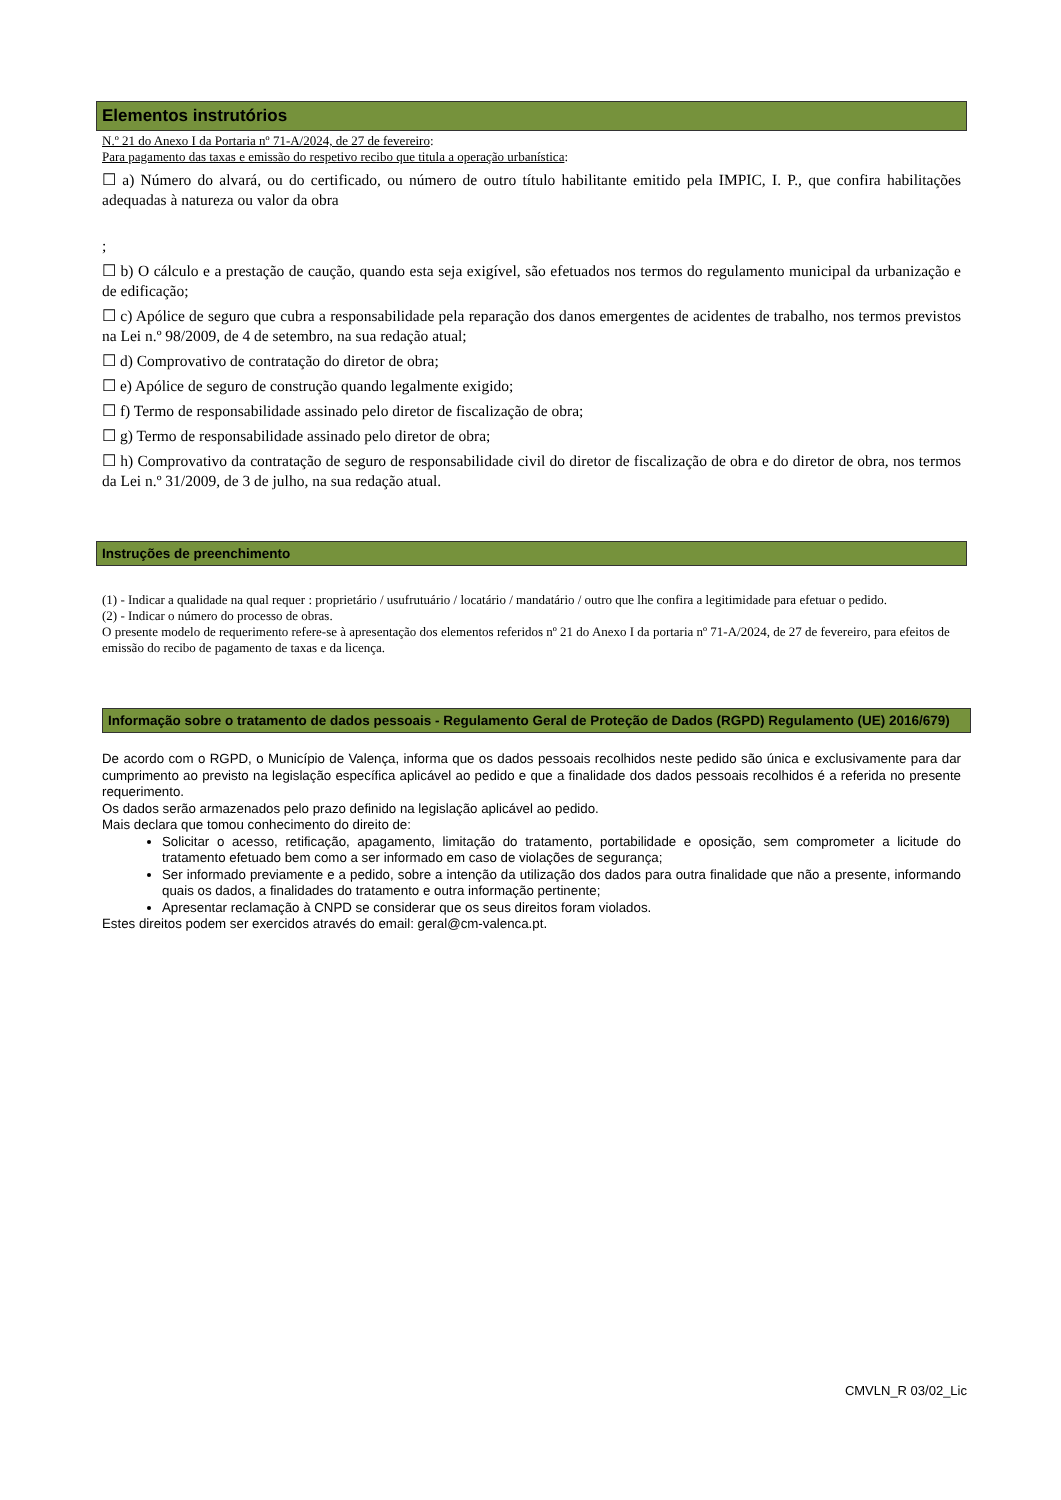Elementos instrutórios
N.º 21 do Anexo I da Portaria nº 71-A/2024, de 27 de fevereiro:
Para pagamento das taxas e emissão do respetivo recibo que titula a operação urbanística:
☐ a) Número do alvará, ou do certificado, ou número de outro título habilitante emitido pela IMPIC, I. P., que confira habilitações adequadas à natureza ou valor da obra
;
☐ b) O cálculo e a prestação de caução, quando esta seja exigível, são efetuados nos termos do regulamento municipal da urbanização e de edificação;
☐ c) Apólice de seguro que cubra a responsabilidade pela reparação dos danos emergentes de acidentes de trabalho, nos termos previstos na Lei n.º 98/2009, de 4 de setembro, na sua redação atual;
☐ d) Comprovativo de contratação do diretor de obra;
☐ e) Apólice de seguro de construção quando legalmente exigido;
☐ f) Termo de responsabilidade assinado pelo diretor de fiscalização de obra;
☐ g) Termo de responsabilidade assinado pelo diretor de obra;
☐ h) Comprovativo da contratação de seguro de responsabilidade civil do diretor de fiscalização de obra e do diretor de obra, nos termos da Lei n.º 31/2009, de 3 de julho, na sua redação atual.
Instruções de preenchimento
(1) - Indicar a qualidade na qual requer : proprietário / usufrutuário / locatário / mandatário / outro que lhe confira a legitimidade para efetuar o pedido.
(2) - Indicar o número do processo de obras.
O presente modelo de requerimento refere-se à apresentação dos elementos referidos nº 21 do Anexo I da portaria nº 71-A/2024, de 27 de fevereiro, para efeitos de emissão do recibo de pagamento de taxas e da licença.
Informação sobre o tratamento de dados pessoais - Regulamento Geral de Proteção de Dados (RGPD) Regulamento (UE) 2016/679)
De acordo com o RGPD, o Município de Valença, informa que os dados pessoais recolhidos neste pedido são única e exclusivamente para dar cumprimento ao previsto na legislação específica aplicável ao pedido e que a finalidade dos dados pessoais recolhidos é a referida no presente requerimento.
Os dados serão armazenados pelo prazo definido na legislação aplicável ao pedido.
Mais declara que tomou conhecimento do direito de:
Solicitar o acesso, retificação, apagamento, limitação do tratamento, portabilidade e oposição, sem comprometer a licitude do tratamento efetuado bem como a ser informado em caso de violações de segurança;
Ser informado previamente e a pedido, sobre a intenção da utilização dos dados para outra finalidade que não a presente, informando quais os dados, a finalidades do tratamento e outra informação pertinente;
Apresentar reclamação à CNPD se considerar que os seus direitos foram violados.
Estes direitos podem ser exercidos através do email: geral@cm-valenca.pt.
CMVLN_R 03/02_Lic